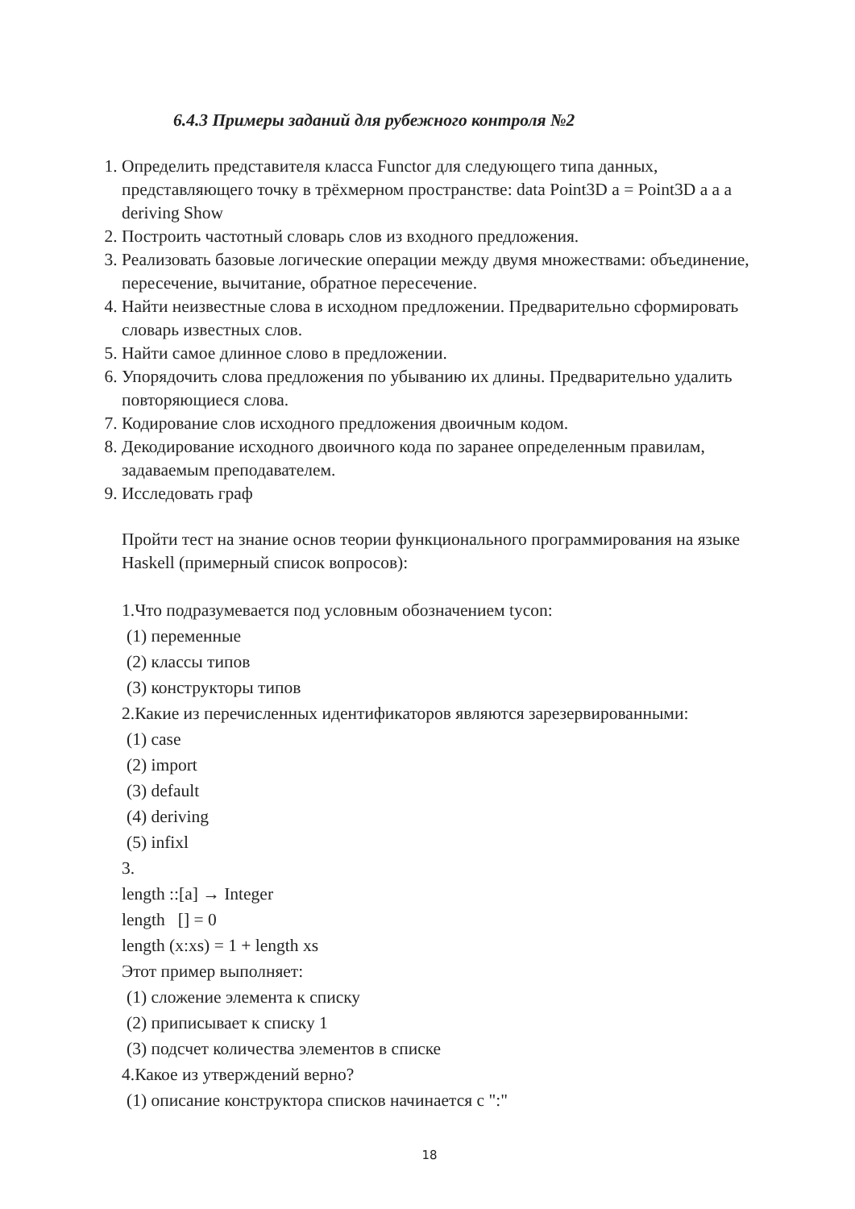6.4.3 Примеры заданий для рубежного контроля №2
1. Определить представителя класса Functor для следующего типа данных, представляющего точку в трёхмерном пространстве: data Point3D a = Point3D a a a deriving Show
2. Построить частотный словарь слов из входного предложения.
3. Реализовать базовые логические операции между двумя множествами: объединение, пересечение, вычитание, обратное пересечение.
4. Найти неизвестные слова в исходном предложении. Предварительно сформировать словарь известных слов.
5. Найти самое длинное слово в предложении.
6. Упорядочить слова предложения по убыванию их длины. Предварительно удалить повторяющиеся слова.
7. Кодирование слов исходного предложения двоичным кодом.
8. Декодирование исходного двоичного кода по заранее определенным правилам, задаваемым преподавателем.
9. Исследовать граф
Пройти тест на знание основ теории функционального программирования на языке Haskell (примерный список вопросов):
1.Что подразумевается под условным обозначением tycon:
(1) переменные
(2) классы типов
(3) конструкторы типов
2.Какие из перечисленных идентификаторов являются зарезервированными:
(1) case
(2) import
(3) default
(4) deriving
(5) infixl
3.
length ::[a] → Integer
length [] = 0
length (x:xs) = 1 + length xs
Этот пример выполняет:
(1) сложение элемента к списку
(2) приписывает к списку 1
(3) подсчет количества элементов в списке
4.Какое из утверждений верно?
(1) описание конструктора списков начинается с ":"
18